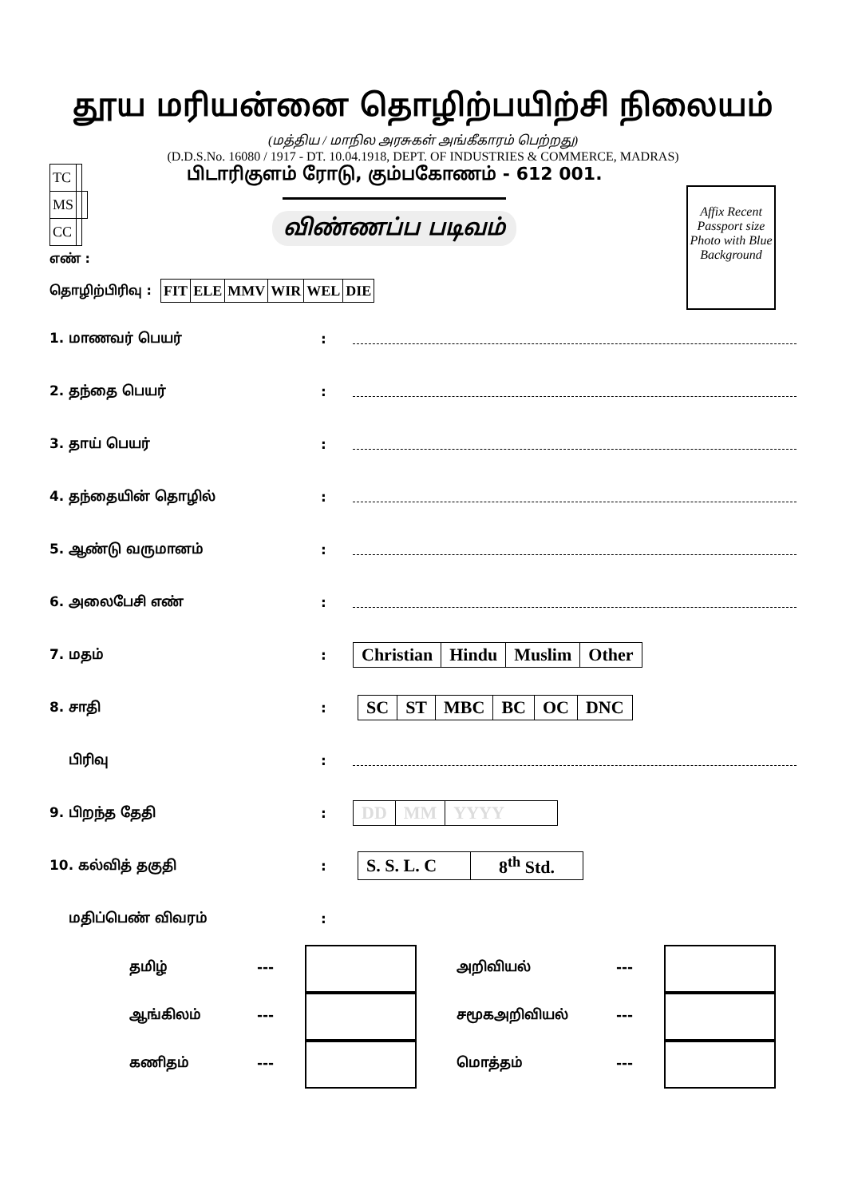தூய மரியன்னை தொழிற்பயிற்சி நிலையம்
(மத்திய / மாநில அரசுகள் அங்கீகாரம் பெற்றது)
(D.D.S.No. 16080 / 1917 - DT. 10.04.1918, DEPT. OF INDUSTRIES & COMMERCE, MADRAS)
| TC | | |
| MS | | |
| CC | | |
பிடாரிகுளம் ரோடு, கும்பகோணம் - 612 001.
விண்ணப்ப படிவம்
Affix Recent Passport size Photo with Blue Background
எண் :
தொழிற்பிரிவு :
| FIT | ELE | MMV | WIR | WEL | DIE |
1. மாணவர் பெயர்:
2. தந்தை பெயர்:
3. தாய் பெயர்:
4. தந்தையின் தொழில்:
5. ஆண்டு வருமானம்:
6. அலைபேசி எண்:
7. மதம்:
| Christian | Hindu | Muslim | Other |
8. சாதி:
| SC | ST | MBC | BC | OC | DNC |
பிரிவு:
9. பிறந்த தேதி:
| DD | MM | YYYY |
10. கல்வித் தகுதி:
| S. S. L. C | 8<sup>th</sup> Std. |
மதிப்பெண் விவரம்:
தமிழ்
---
அறிவியல்
---
ஆங்கிலம்
---
சமூகஅறிவியல்
---
கணிதம்
---
மொத்தம்
---